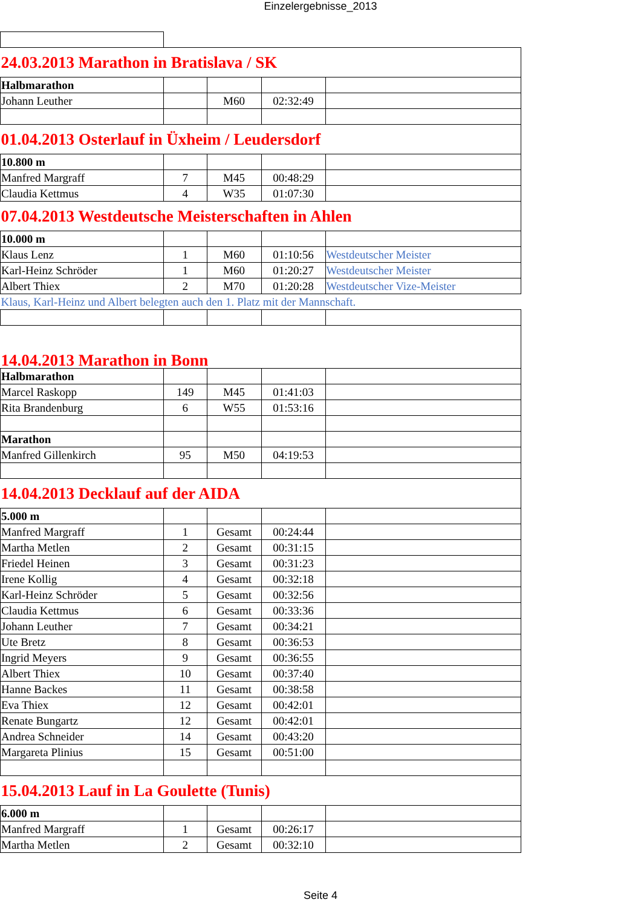Einzelergebnisse_2013
| 24.03.2013 Marathon in Bratislava / SK | | | | |
| Halbmarathon | | | | |
| Johann Leuther | | M60 | 02:32:49 | |
| 01.04.2013 Osterlauf in Üxheim / Leudersdorf | | | | |
| 10.800 m | | | | |
| Manfred Margraff | 7 | M45 | 00:48:29 | |
| Claudia Kettmus | 4 | W35 | 01:07:30 | |
| 07.04.2013 Westdeutsche Meisterschaften in Ahlen | | | | |
| 10.000 m | | | | |
| Klaus Lenz | 1 | M60 | 01:10:56 | Westdeutscher Meister |
| Karl-Heinz Schröder | 1 | M60 | 01:20:27 | Westdeutscher Meister |
| Albert Thiex | 2 | M70 | 01:20:28 | Westdeutscher Vize-Meister |
| Klaus, Karl-Heinz und Albert belegten auch den 1. Platz mit der Mannschaft. | | | | |
| 14.04.2013 Marathon in Bonn | | | | |
| Halbmarathon | | | | |
| Marcel Raskopp | 149 | M45 | 01:41:03 | |
| Rita Brandenburg | 6 | W55 | 01:53:16 | |
| Marathon | | | | |
| Manfred Gillenkirch | 95 | M50 | 04:19:53 | |
| 14.04.2013 Decklauf auf der AIDA | | | | |
| 5.000 m | | | | |
| Manfred Margraff | 1 | Gesamt | 00:24:44 | |
| Martha Metlen | 2 | Gesamt | 00:31:15 | |
| Friedel Heinen | 3 | Gesamt | 00:31:23 | |
| Irene Kollig | 4 | Gesamt | 00:32:18 | |
| Karl-Heinz Schröder | 5 | Gesamt | 00:32:56 | |
| Claudia Kettmus | 6 | Gesamt | 00:33:36 | |
| Johann Leuther | 7 | Gesamt | 00:34:21 | |
| Ute Bretz | 8 | Gesamt | 00:36:53 | |
| Ingrid Meyers | 9 | Gesamt | 00:36:55 | |
| Albert Thiex | 10 | Gesamt | 00:37:40 | |
| Hanne Backes | 11 | Gesamt | 00:38:58 | |
| Eva Thiex | 12 | Gesamt | 00:42:01 | |
| Renate Bungartz | 12 | Gesamt | 00:42:01 | |
| Andrea Schneider | 14 | Gesamt | 00:43:20 | |
| Margareta Plinius | 15 | Gesamt | 00:51:00 | |
| 15.04.2013 Lauf in La Goulette (Tunis) | | | | |
| 6.000 m | | | | |
| Manfred Margraff | 1 | Gesamt | 00:26:17 | |
| Martha Metlen | 2 | Gesamt | 00:32:10 | |
Seite 4